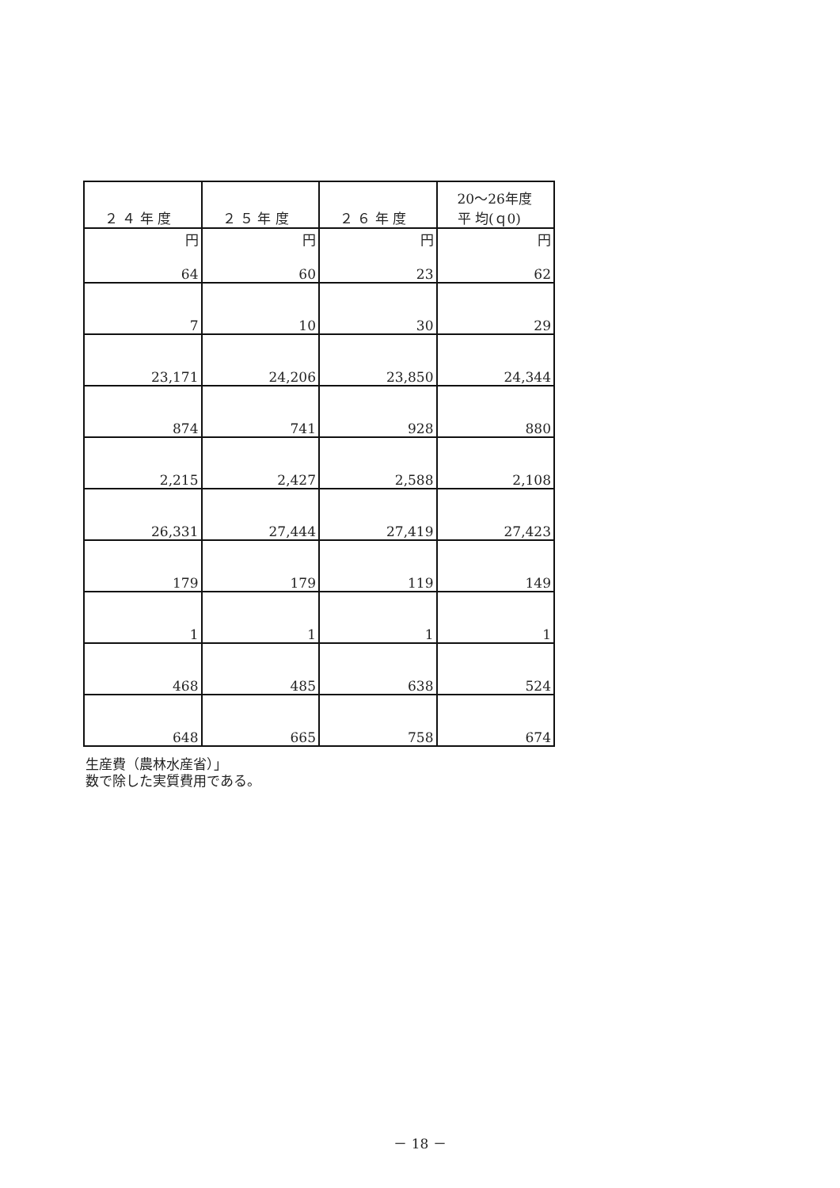| ２ ４ 年 度 | ２ ５ 年 度 | ２ ６ 年 度 | 20～26年度 平 均(ｑ0) |
| --- | --- | --- | --- |
| 円 | 円 | 円 | 円 |
| 64 | 60 | 23 | 62 |
| 7 | 10 | 30 | 29 |
| 23,171 | 24,206 | 23,850 | 24,344 |
| 874 | 741 | 928 | 880 |
| 2,215 | 2,427 | 2,588 | 2,108 |
| 26,331 | 27,444 | 27,419 | 27,423 |
| 179 | 179 | 119 | 149 |
| 1 | 1 | 1 | 1 |
| 468 | 485 | 638 | 524 |
| 648 | 665 | 758 | 674 |
生産費（農林水産省）」
数で除した実質費用である。
－ 18 －